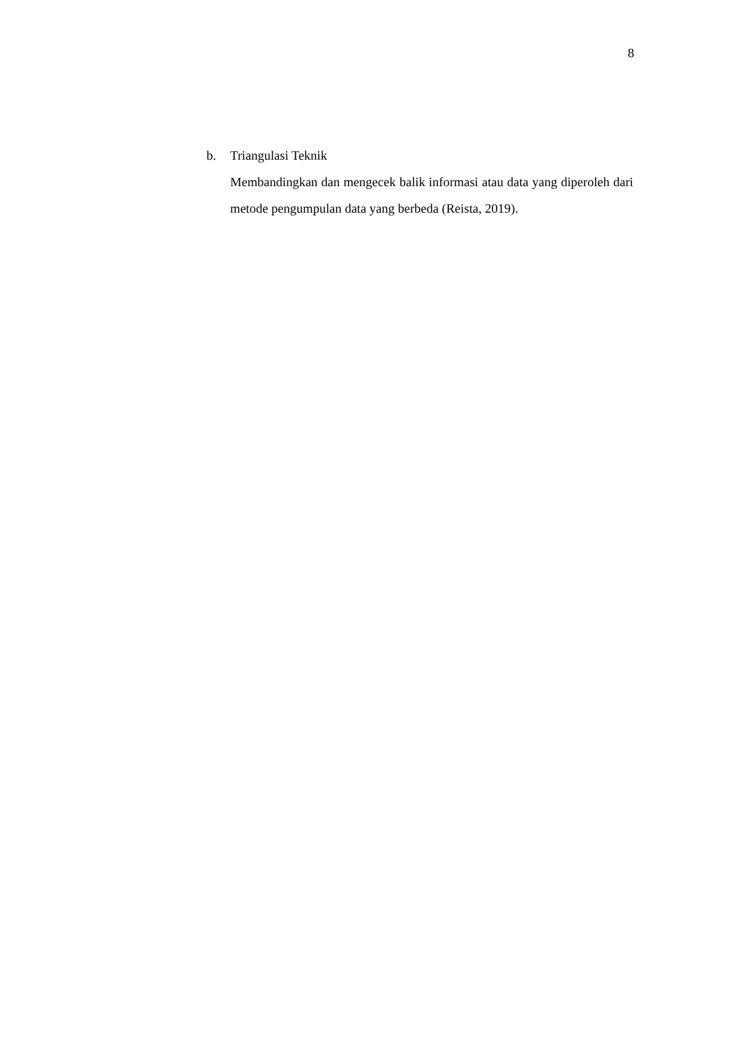8
b. Triangulasi Teknik
Membandingkan dan mengecek balik informasi atau data yang diperoleh dari metode pengumpulan data yang berbeda (Reista, 2019).